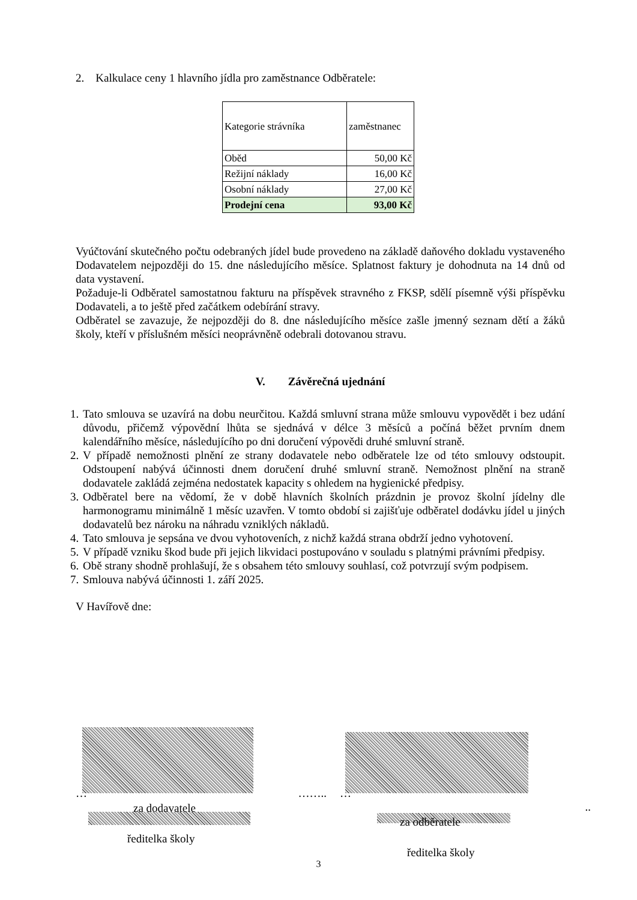2. Kalkulace ceny 1 hlavního jídla pro zaměstnance Odběratele:
| Kategorie strávníka | zaměstnanec |
| Oběd | 50,00 Kč |
| Režijní náklady | 16,00 Kč |
| Osobní náklady | 27,00 Kč |
| Prodejní cena | 93,00 Kč |
Vyúčtování skutečného počtu odebraných jídel bude provedeno na základě daňového dokladu vystaveného Dodavatelem nejpozději do 15. dne následujícího měsíce. Splatnost faktury je dohodnuta na 14 dnů od data vystavení.
Požaduje-li Odběratel samostatnou fakturu na příspěvek stravného z FKSP, sdělí písemně výši příspěvku Dodavateli, a to ještě před začátkem odebírání stravy.
Odběratel se zavazuje, že nejpozději do 8. dne následujícího měsíce zašle jmenný seznam dětí a žáků školy, kteří v příslušném měsíci neoprávněně odebrali dotovanou stravu.
V. Závěrečná ujednání
1. Tato smlouva se uzavírá na dobu neurčitou. Každá smluvní strana může smlouvu vypovědět i bez udání důvodu, přičemž výpovědní lhůta se sjednává v délce 3 měsíců a počíná běžet prvním dnem kalendářního měsíce, následujícího po dni doručení výpovědi druhé smluvní straně.
2. V případě nemožnosti plnění ze strany dodavatele nebo odběratele lze od této smlouvy odstoupit. Odstoupení nabývá účinnosti dnem doručení druhé smluvní straně. Nemožnost plnění na straně dodavatele zakládá zejména nedostatek kapacity s ohledem na hygienické předpisy.
3. Odběratel bere na vědomí, že v době hlavních školních prázdnin je provoz školní jídelny dle harmonogramu minimálně 1 měsíc uzavřen. V tomto období si zajišťuje odběratel dodávku jídel u jiných dodavatelů bez nároku na náhradu vzniklých nákladů.
4. Tato smlouva je sepsána ve dvou vyhotoveních, z nichž každá strana obdrží jedno vyhotovení.
5. V případě vzniku škod bude při jejich likvidaci postupováno v souladu s platnými právními předpisy.
6. Obě strany shodně prohlašují, že s obsahem této smlouvy souhlasí, což potvrzují svým podpisem.
7. Smlouva nabývá účinnosti 1. září 2025.
V Havířově dne:
… ……..
za dodavatele
ředitelka školy
… ..
za odběratele
ředitelka školy
3